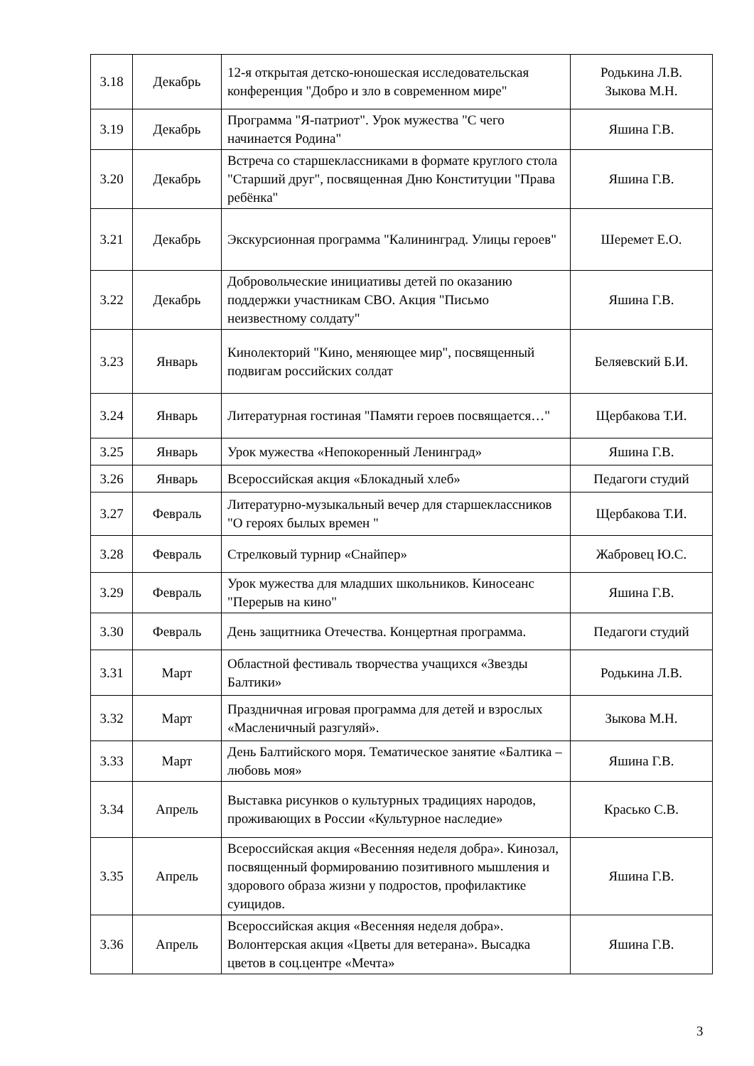| 3.18 | Декабрь | 12-я открытая детско-юношеская исследовательская конференция "Добро и зло в современном мире" | Родькина Л.В. Зыкова М.Н. |
| 3.19 | Декабрь | Программа "Я-патриот". Урок мужества "С чего начинается Родина" | Яшина Г.В. |
| 3.20 | Декабрь | Встреча со старшеклассниками в формате круглого стола "Старший друг", посвященная Дню Конституции "Права ребёнка" | Яшина Г.В. |
| 3.21 | Декабрь | Экскурсионная программа "Калининград. Улицы героев" | Шеремет Е.О. |
| 3.22 | Декабрь | Добровольческие инициативы детей по оказанию поддержки участникам СВО. Акция "Письмо неизвестному солдату" | Яшина Г.В. |
| 3.23 | Январь | Кинолекторий "Кино, меняющее мир", посвященный подвигам российских солдат | Беляевский Б.И. |
| 3.24 | Январь | Литературная гостиная "Памяти героев посвящается…" | Щербакова Т.И. |
| 3.25 | Январь | Урок мужества «Непокоренный Ленинград» | Яшина Г.В. |
| 3.26 | Январь | Всероссийская акция «Блокадный хлеб» | Педагоги студий |
| 3.27 | Февраль | Литературно-музыкальный вечер для старшеклассников "О героях былых времен " | Щербакова Т.И. |
| 3.28 | Февраль | Стрелковый турнир «Снайпер» | Жабровец Ю.С. |
| 3.29 | Февраль | Урок мужества для младших школьников. Киносеанс "Перерыв на кино" | Яшина Г.В. |
| 3.30 | Февраль | День защитника Отечества. Концертная программа. | Педагоги студий |
| 3.31 | Март | Областной фестиваль творчества учащихся «Звезды Балтики» | Родькина Л.В. |
| 3.32 | Март | Праздничная игровая программа для детей и взрослых «Масленичный разгуляй». | Зыкова М.Н. |
| 3.33 | Март | День Балтийского моря. Тематическое занятие «Балтика – любовь моя» | Яшина Г.В. |
| 3.34 | Апрель | Выставка рисунков о культурных традициях народов, проживающих в России «Культурное наследие» | Красько С.В. |
| 3.35 | Апрель | Всероссийская акция «Весенняя неделя добра». Кинозал, посвященный формированию позитивного мышления и здорового образа жизни у подростов, профилактике суицидов. | Яшина Г.В. |
| 3.36 | Апрель | Всероссийская акция «Весенняя неделя добра». Волонтерская акция «Цветы для ветерана». Высадка цветов в соц.центре «Мечта» | Яшина Г.В. |
3